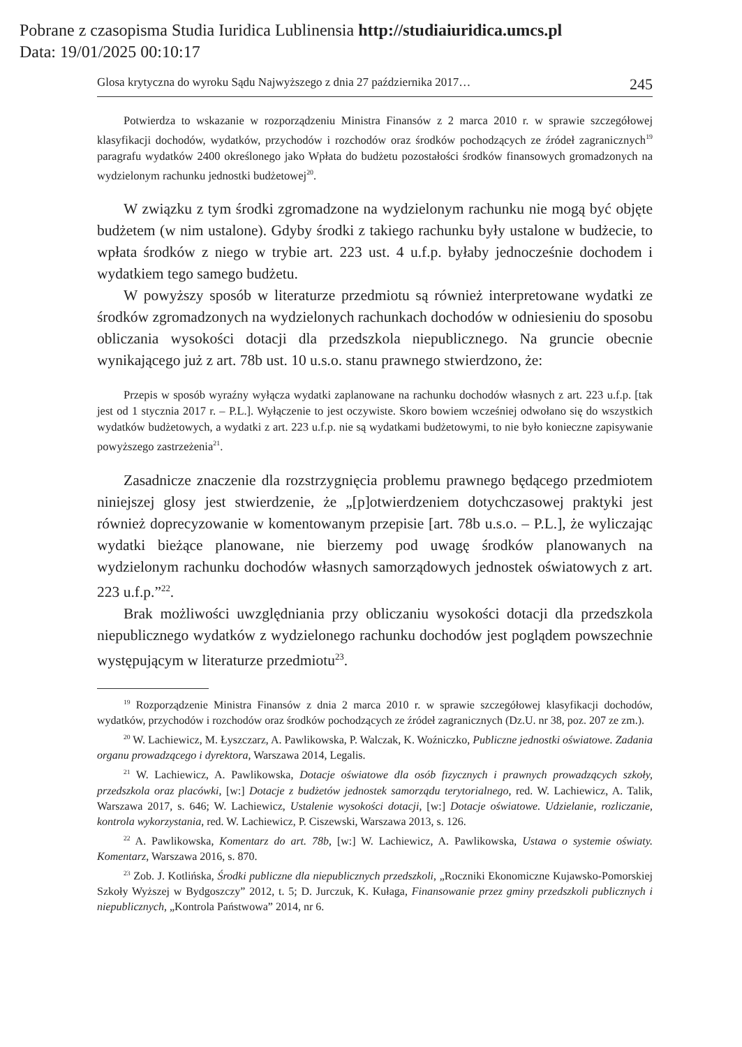Pobrane z czasopisma Studia Iuridica Lublinensia http://studiaiuridica.umcs.pl
Data: 19/01/2025 00:10:17
Glosa krytyczna do wyroku Sądu Najwyższego z dnia 27 października 2017… 245
Potwierdza to wskazanie w rozporządzeniu Ministra Finansów z 2 marca 2010 r. w sprawie szczegółowej klasyfikacji dochodów, wydatków, przychodów i rozchodów oraz środków pochodzących ze źródeł zagranicznych<sup>19</sup> paragrafu wydatków 2400 określonego jako Wpłata do budżetu pozostałości środków finansowych gromadzonych na wydzielonym rachunku jednostki budżetowej<sup>20</sup>.
W związku z tym środki zgromadzone na wydzielonym rachunku nie mogą być objęte budżetem (w nim ustalone). Gdyby środki z takiego rachunku były ustalone w budżecie, to wpłata środków z niego w trybie art. 223 ust. 4 u.f.p. byłaby jednocześnie dochodem i wydatkiem tego samego budżetu.
W powyższy sposób w literaturze przedmiotu są również interpretowane wydatki ze środków zgromadzonych na wydzielonych rachunkach dochodów w odniesieniu do sposobu obliczania wysokości dotacji dla przedszkola niepublicznego. Na gruncie obecnie wynikającego już z art. 78b ust. 10 u.s.o. stanu prawnego stwierdzono, że:
Przepis w sposób wyraźny wyłącza wydatki zaplanowane na rachunku dochodów własnych z art. 223 u.f.p. [tak jest od 1 stycznia 2017 r. – P.L.]. Wyłączenie to jest oczywiste. Skoro bowiem wcześniej odwołano się do wszystkich wydatków budżetowych, a wydatki z art. 223 u.f.p. nie są wydatkami budżetowymi, to nie było konieczne zapisywanie powyższego zastrzeżenia<sup>21</sup>.
Zasadnicze znaczenie dla rozstrzygnięcia problemu prawnego będącego przedmiotem niniejszej glosy jest stwierdzenie, że „[p]otwierdzeniem dotychczasowej praktyki jest również doprecyzowanie w komentowanym przepisie [art. 78b u.s.o. – P.L.], że wyliczając wydatki bieżące planowane, nie bierzemy pod uwagę środków planowanych na wydzielonym rachunku dochodów własnych samorządowych jednostek oświatowych z art. 223 u.f.p.”<sup>22</sup>.
Brak możliwości uwzględniania przy obliczaniu wysokości dotacji dla przedszkola niepublicznego wydatków z wydzielonego rachunku dochodów jest poglądem powszechnie występującym w literaturze przedmiotu<sup>23</sup>.
<sup>19</sup> Rozporządzenie Ministra Finansów z dnia 2 marca 2010 r. w sprawie szczegółowej klasyfikacji dochodów, wydatków, przychodów i rozchodów oraz środków pochodzących ze źródeł zagranicznych (Dz.U. nr 38, poz. 207 ze zm.).
<sup>20</sup> W. Lachiewicz, M. Łyszczarz, A. Pawlikowska, P. Walczak, K. Woźniczko, Publiczne jednostki oświatowe. Zadania organu prowadzącego i dyrektora, Warszawa 2014, Legalis.
<sup>21</sup> W. Lachiewicz, A. Pawlikowska, Dotacje oświatowe dla osób fizycznych i prawnych prowadzących szkoły, przedszkola oraz placówki, [w:] Dotacje z budżetów jednostek samorządu terytorialnego, red. W. Lachiewicz, A. Talik, Warszawa 2017, s. 646; W. Lachiewicz, Ustalenie wysokości dotacji, [w:] Dotacje oświatowe. Udzielanie, rozliczanie, kontrola wykorzystania, red. W. Lachiewicz, P. Ciszewski, Warszawa 2013, s. 126.
<sup>22</sup> A. Pawlikowska, Komentarz do art. 78b, [w:] W. Lachiewicz, A. Pawlikowska, Ustawa o systemie oświaty. Komentarz, Warszawa 2016, s. 870.
<sup>23</sup> Zob. J. Kotlińska, Środki publiczne dla niepublicznych przedszkoli, „Roczniki Ekonomiczne Kujawsko-Pomorskiej Szkoły Wyższej w Bydgoszczy” 2012, t. 5; D. Jurczuk, K. Kułaga, Finansowanie przez gminy przedszkoli publicznych i niepublicznych, „Kontrola Państwowa” 2014, nr 6.